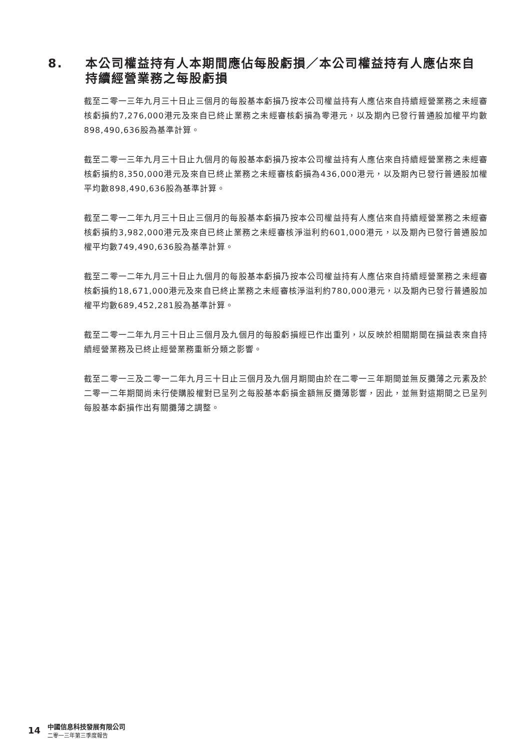8. 本公司權益持有人本期間應佔每股虧損／本公司權益持有人應佔來自持續經營業務之每股虧損
截至二零一三年九月三十日止三個月的每股基本虧損乃按本公司權益持有人應佔來自持續經營業務之未經審核虧損約7,276,000港元及來自已終止業務之未經審核虧損為零港元，以及期內已發行普通股加權平均數898,490,636股為基準計算。
截至二零一三年九月三十日止九個月的每股基本虧損乃按本公司權益持有人應佔來自持續經營業務之未經審核虧損約8,350,000港元及來自已終止業務之未經審核虧損為436,000港元，以及期內已發行普通股加權平均數898,490,636股為基準計算。
截至二零一二年九月三十日止三個月的每股基本虧損乃按本公司權益持有人應佔來自持續經營業務之未經審核虧損約3,982,000港元及來自已終止業務之未經審核淨溢利約601,000港元，以及期內已發行普通股加權平均數749,490,636股為基準計算。
截至二零一二年九月三十日止九個月的每股基本虧損乃按本公司權益持有人應佔來自持續經營業務之未經審核虧損約18,671,000港元及來自已終止業務之未經審核淨溢利約780,000港元，以及期內已發行普通股加權平均數689,452,281股為基準計算。
截至二零一二年九月三十日止三個月及九個月的每股虧損經已作出重列，以反映於相關期間在損益表來自持續經營業務及已終止經營業務重新分類之影響。
截至二零一三及二零一二年九月三十日止三個月及九個月期間由於在二零一三年期間並無反攤薄之元素及於二零一二年期間尚未行使購股權對已呈列之每股基本虧損金額無反攤薄影響，因此，並無對這期間之已呈列每股基本虧損作出有關攤薄之調整。
14
中國信息科技發展有限公司
二零一三年第三季度報告